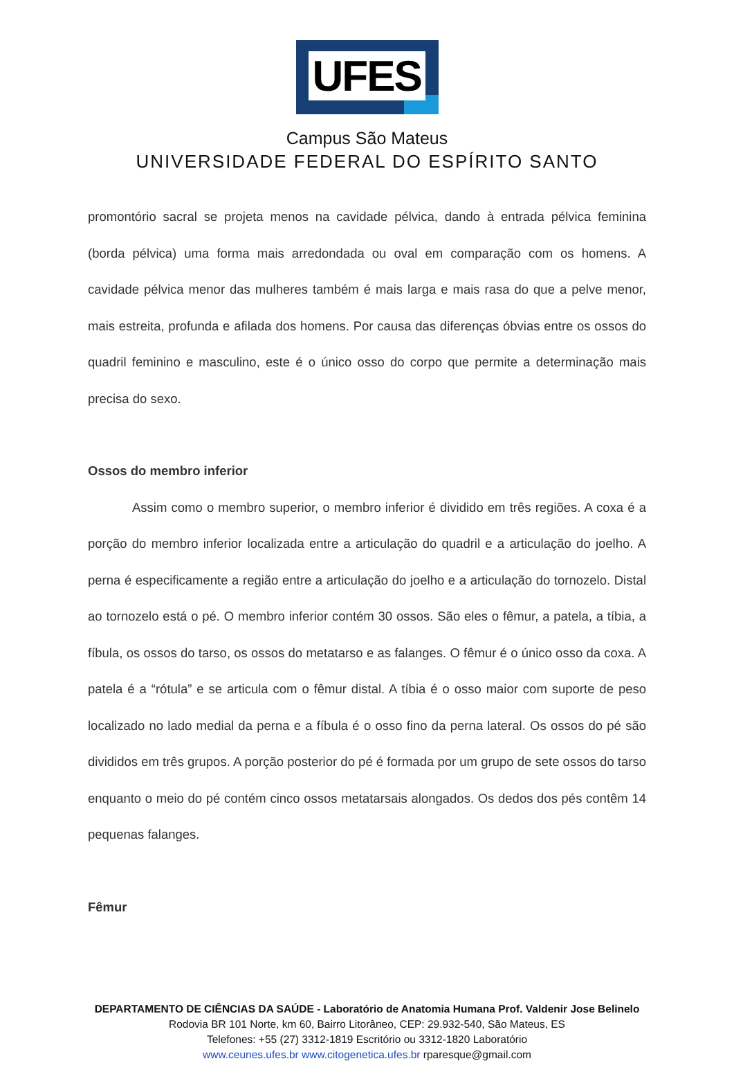UFES
Campus São Mateus
UNIVERSIDADE FEDERAL DO ESPÍRITO SANTO
promontório sacral se projeta menos na cavidade pélvica, dando à entrada pélvica feminina (borda pélvica) uma forma mais arredondada ou oval em comparação com os homens. A cavidade pélvica menor das mulheres também é mais larga e mais rasa do que a pelve menor, mais estreita, profunda e afilada dos homens. Por causa das diferenças óbvias entre os ossos do quadril feminino e masculino, este é o único osso do corpo que permite a determinação mais precisa do sexo.
Ossos do membro inferior
Assim como o membro superior, o membro inferior é dividido em três regiões. A coxa é a porção do membro inferior localizada entre a articulação do quadril e a articulação do joelho. A perna é especificamente a região entre a articulação do joelho e a articulação do tornozelo. Distal ao tornozelo está o pé. O membro inferior contém 30 ossos. São eles o fêmur, a patela, a tíbia, a fíbula, os ossos do tarso, os ossos do metatarso e as falanges. O fêmur é o único osso da coxa. A patela é a “rótula” e se articula com o fêmur distal. A tíbia é o osso maior com suporte de peso localizado no lado medial da perna e a fíbula é o osso fino da perna lateral. Os ossos do pé são divididos em três grupos. A porção posterior do pé é formada por um grupo de sete ossos do tarso enquanto o meio do pé contém cinco ossos metatarsais alongados. Os dedos dos pés contêm 14 pequenas falanges.
Fêmur
DEPARTAMENTO DE CIÊNCIAS DA SAÚDE - Laboratório de Anatomia Humana Prof. Valdenir Jose Belinelo
Rodovia BR 101 Norte, km 60, Bairro Litorâneo, CEP: 29.932-540, São Mateus, ES
Telefones: +55 (27) 3312-1819 Escritório ou 3312-1820 Laboratório
www.ceunes.ufes.br www.citogenetica.ufes.br rparesque@gmail.com